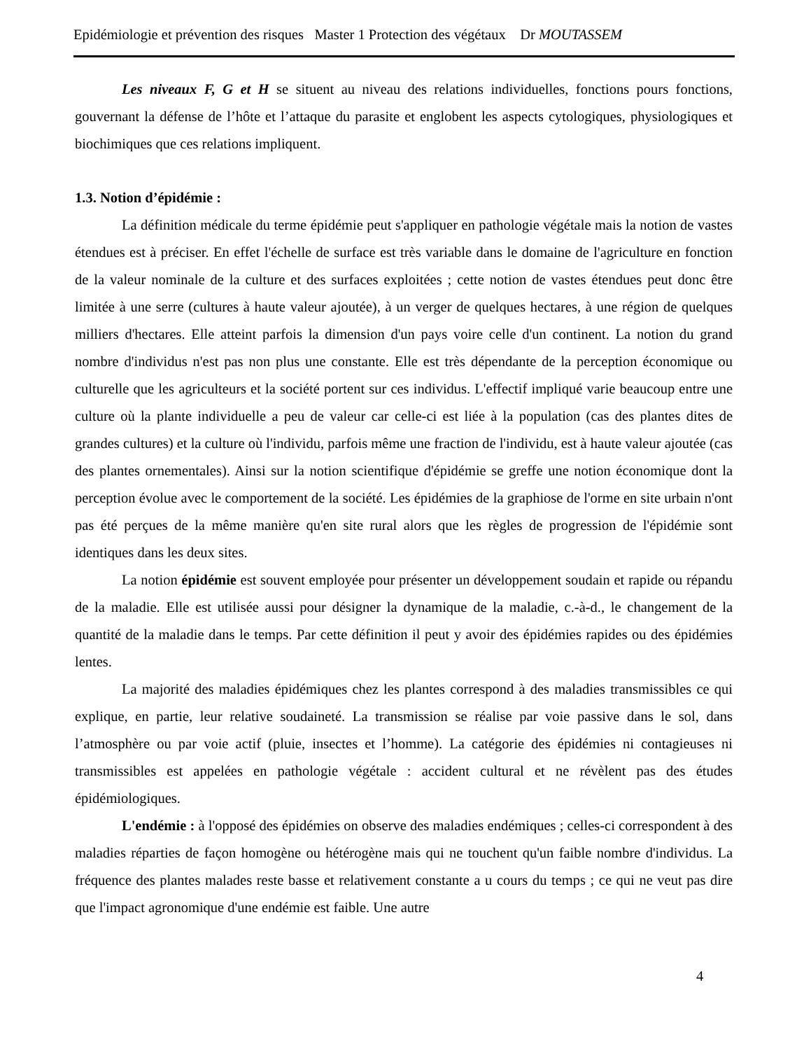Epidémiologie et prévention des risques Master 1 Protection des végétaux Dr MOUTASSEM
Les niveaux F, G et H se situent au niveau des relations individuelles, fonctions pours fonctions, gouvernant la défense de l’hôte et l’attaque du parasite et englobent les aspects cytologiques, physiologiques et biochimiques que ces relations impliquent.
1.3. Notion d’épidémie :
La définition médicale du terme épidémie peut s'appliquer en pathologie végétale mais la notion de vastes étendues est à préciser. En effet l'échelle de surface est très variable dans le domaine de l'agriculture en fonction de la valeur nominale de la culture et des surfaces exploitées ; cette notion de vastes étendues peut donc être limitée à une serre (cultures à haute valeur ajoutée), à un verger de quelques hectares, à une région de quelques milliers d'hectares. Elle atteint parfois la dimension d'un pays voire celle d'un continent. La notion du grand nombre d'individus n'est pas non plus une constante. Elle est très dépendante de la perception économique ou culturelle que les agriculteurs et la société portent sur ces individus. L'effectif impliqué varie beaucoup entre une culture où la plante individuelle a peu de valeur car celle-ci est liée à la population (cas des plantes dites de grandes cultures) et la culture où l'individu, parfois même une fraction de l'individu, est à haute valeur ajoutée (cas des plantes ornementales). Ainsi sur la notion scientifique d'épidémie se greffe une notion économique dont la perception évolue avec le comportement de la société. Les épidémies de la graphiose de l'orme en site urbain n'ont pas été perçues de la même manière qu'en site rural alors que les règles de progression de l'épidémie sont identiques dans les deux sites.
La notion épidémie est souvent employée pour présenter un développement soudain et rapide ou répandu de la maladie. Elle est utilisée aussi pour désigner la dynamique de la maladie, c.-à-d., le changement de la quantité de la maladie dans le temps. Par cette définition il peut y avoir des épidémies rapides ou des épidémies lentes.
La majorité des maladies épidémiques chez les plantes correspond à des maladies transmissibles ce qui explique, en partie, leur relative soudaineté. La transmission se réalise par voie passive dans le sol, dans l’atmosphère ou par voie actif (pluie, insectes et l’homme). La catégorie des épidémies ni contagieuses ni transmissibles est appelées en pathologie végétale : accident cultural et ne révèlent pas des études épidémiologiques.
L'endémie : à l'opposé des épidémies on observe des maladies endémiques ; celles-ci correspondent à des maladies réparties de façon homogène ou hétérogène mais qui ne touchent qu'un faible nombre d'individus. La fréquence des plantes malades reste basse et relativement constante a u cours du temps ; ce qui ne veut pas dire que l'impact agronomique d'une endémie est faible. Une autre
4